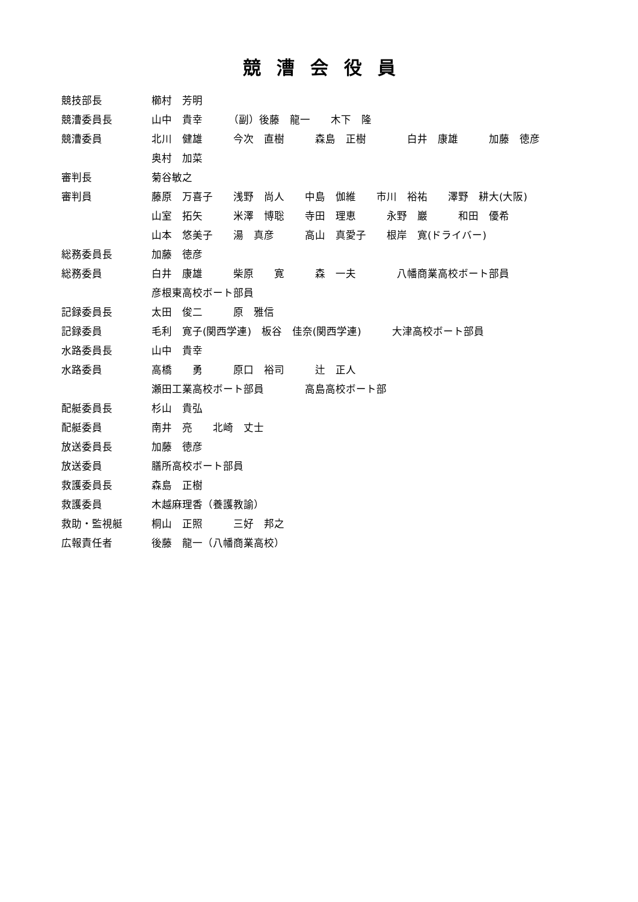競漕会役員
競技部長 櫛村　芳明
競漕委員長 山中　貴幸　　　（副）後藤　龍一　　木下　隆
競漕委員 北川　健雄　　　今次　直樹　　　森島　正樹　　　　白井　康雄　　　加藤　徳彦
奥村　加菜
審判長 菊谷敏之
審判員 藤原　万喜子　　浅野　尚人　　中島　伽維　　市川　裕祐　　澤野　耕大(大阪)
山室　拓矢　　　米澤　博聡　　寺田　理恵　　　永野　巖　　　和田　優希
山本　悠美子　　湯　真彦　　　高山　真愛子　　根岸　寛(ドライバー)
総務委員長 加藤　徳彦
総務委員 白井　康雄　　　柴原　　寛　　　森　一夫　　　　八幡商業高校ボート部員
彦根東高校ボート部員
記録委員長 太田　俊二　　　原　雅信
記録委員 毛利　寛子(関西学連)　板谷　佳奈(関西学連)　　　大津高校ボート部員
水路委員長 山中　貴幸
水路委員 高橋　　勇　　　原口　裕司　　　辻　正人
瀬田工業高校ボート部員　　　　高島高校ボート部
配艇委員長 杉山　貴弘
配艇委員 南井　亮　　北崎　丈士
放送委員長 加藤　徳彦
放送委員 膳所高校ボート部員
救護委員長 森島　正樹
救護委員 木越麻理香（養護教諭）
救助・監視艇 桐山　正照　　　三好　邦之
広報責任者 後藤　龍一（八幡商業高校）